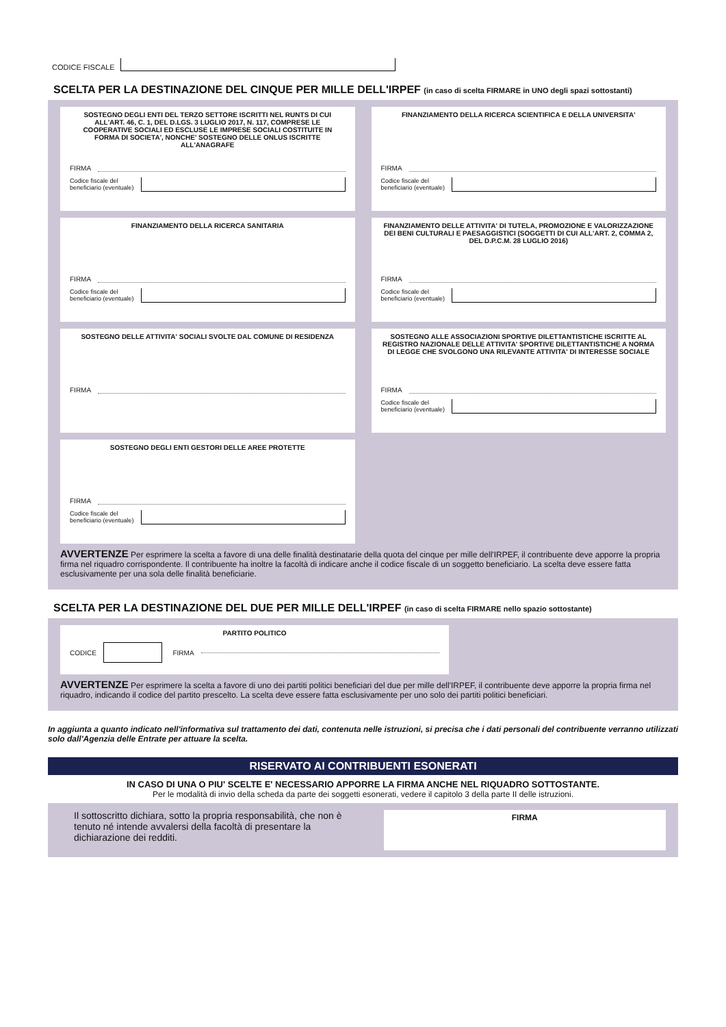CODICE FISCALE
SCELTA PER LA DESTINAZIONE DEL CINQUE PER MILLE DELL'IRPEF (in caso di scelta FIRMARE in UNO degli spazi sottostanti)
SOSTEGNO DEGLI ENTI DEL TERZO SETTORE ISCRITTI NEL RUNTS DI CUI ALL'ART. 46, C. 1, DEL D.LGS. 3 LUGLIO 2017, N. 117, COMPRESE LE COOPERATIVE SOCIALI ED ESCLUSE LE IMPRESE SOCIALI COSTITUITE IN FORMA DI SOCIETA', NONCHE' SOSTEGNO DELLE ONLUS ISCRITTE ALL'ANAGRAFE
FIRMA
Codice fiscale del
beneficiario (eventuale)
FINANZIAMENTO DELLA RICERCA SCIENTIFICA E DELLA UNIVERSITA'
FIRMA
Codice fiscale del
beneficiario (eventuale)
FINANZIAMENTO DELLA RICERCA SANITARIA
FIRMA
Codice fiscale del
beneficiario (eventuale)
FINANZIAMENTO DELLE ATTIVITA' DI TUTELA, PROMOZIONE E VALORIZZAZIONE DEI BENI CULTURALI E PAESAGGISTICI (SOGGETTI DI CUI ALL'ART. 2, COMMA 2, DEL D.P.C.M. 28 LUGLIO 2016)
FIRMA
Codice fiscale del
beneficiario (eventuale)
SOSTEGNO DELLE ATTIVITA' SOCIALI SVOLTE DAL COMUNE DI RESIDENZA
FIRMA
SOSTEGNO ALLE ASSOCIAZIONI SPORTIVE DILETTANTISTICHE ISCRITTE AL REGISTRO NAZIONALE DELLE ATTIVITA' SPORTIVE DILETTANTISTICHE A NORMA DI LEGGE CHE SVOLGONO UNA RILEVANTE ATTIVITA' DI INTERESSE SOCIALE
FIRMA
Codice fiscale del
beneficiario (eventuale)
SOSTEGNO DEGLI ENTI GESTORI DELLE AREE PROTETTE
FIRMA
Codice fiscale del
beneficiario (eventuale)
AVVERTENZE Per esprimere la scelta a favore di una delle finalità destinatarie della quota del cinque per mille dell'IRPEF, il contribuente deve apporre la propria firma nel riquadro corrispondente. Il contribuente ha inoltre la facoltà di indicare anche il codice fiscale di un soggetto beneficiario. La scelta deve essere fatta esclusivamente per una sola delle finalità beneficiarie.
SCELTA PER LA DESTINAZIONE DEL DUE PER MILLE DELL'IRPEF (in caso di scelta FIRMARE nello spazio sottostante)
PARTITO POLITICO
CODICE FIRMA
AVVERTENZE Per esprimere la scelta a favore di uno dei partiti politici beneficiari del due per mille dell'IRPEF, il contribuente deve apporre la propria firma nel riquadro, indicando il codice del partito prescelto. La scelta deve essere fatta esclusivamente per uno solo dei partiti politici beneficiari.
In aggiunta a quanto indicato nell'informativa sul trattamento dei dati, contenuta nelle istruzioni, si precisa che i dati personali del contribuente verranno utilizzati solo dall'Agenzia delle Entrate per attuare la scelta.
RISERVATO AI CONTRIBUENTI ESONERATI
IN CASO DI UNA O PIU' SCELTE E' NECESSARIO APPORRE LA FIRMA ANCHE NEL RIQUADRO SOTTOSTANTE.
Per le modalità di invio della scheda da parte dei soggetti esonerati, vedere il capitolo 3 della parte II delle istruzioni.
Il sottoscritto dichiara, sotto la propria responsabilità, che non è tenuto né intende avvalersi della facoltà di presentare la dichiarazione dei redditi.
FIRMA